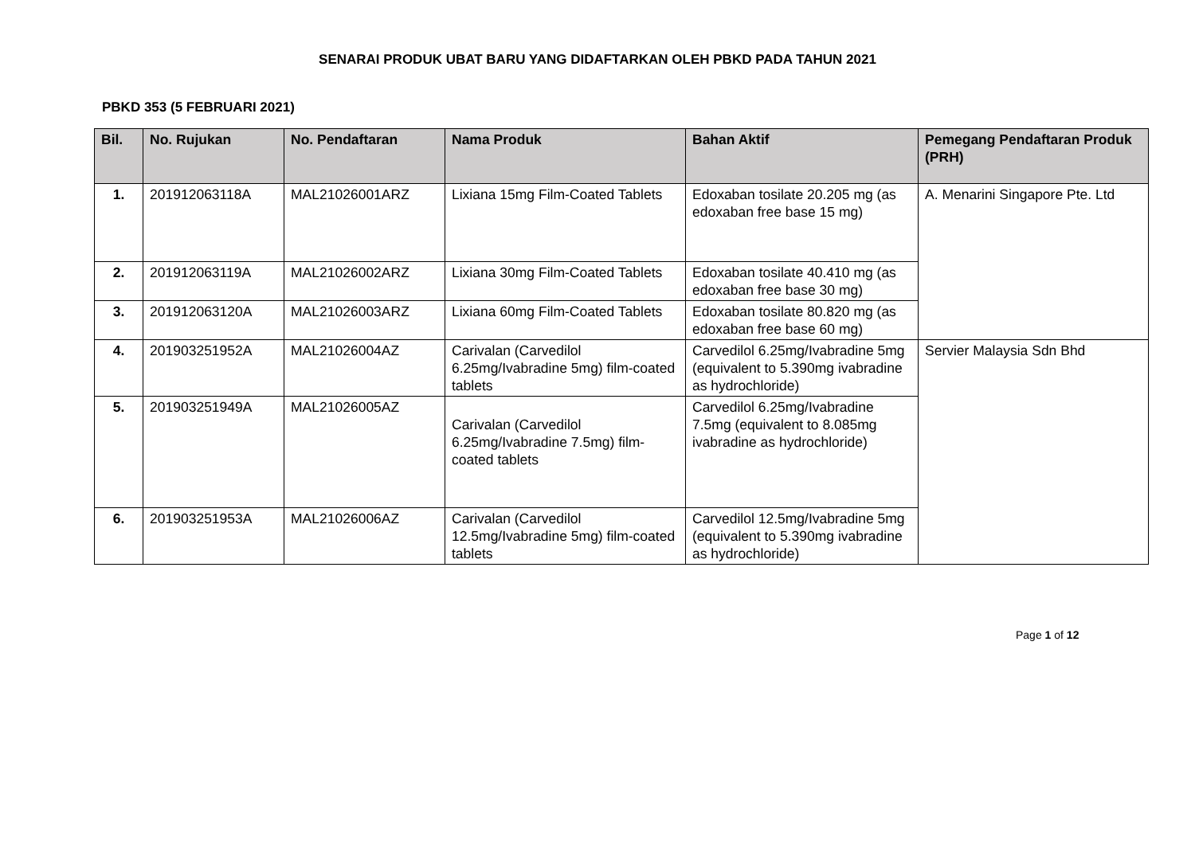SENARAI PRODUK UBAT BARU YANG DIDAFTARKAN OLEH PBKD PADA TAHUN 2021
PBKD 353 (5 FEBRUARI 2021)
| Bil. | No. Rujukan | No. Pendaftaran | Nama Produk | Bahan Aktif | Pemegang Pendaftaran Produk (PRH) |
| --- | --- | --- | --- | --- | --- |
| 1. | 201912063118A | MAL21026001ARZ | Lixiana 15mg Film-Coated Tablets | Edoxaban tosilate 20.205 mg (as edoxaban free base 15 mg) | A. Menarini Singapore Pte. Ltd |
| 2. | 201912063119A | MAL21026002ARZ | Lixiana 30mg Film-Coated Tablets | Edoxaban tosilate 40.410 mg (as edoxaban free base 30 mg) | |
| 3. | 201912063120A | MAL21026003ARZ | Lixiana 60mg Film-Coated Tablets | Edoxaban tosilate 80.820 mg (as edoxaban free base 60 mg) | |
| 4. | 201903251952A | MAL21026004AZ | Carivalan (Carvedilol 6.25mg/Ivabradine 5mg) film-coated tablets | Carvedilol 6.25mg/Ivabradine 5mg (equivalent to 5.390mg ivabradine as hydrochloride) | Servier Malaysia Sdn Bhd |
| 5. | 201903251949A | MAL21026005AZ | Carivalan (Carvedilol 6.25mg/Ivabradine 7.5mg) film-coated tablets | Carvedilol 6.25mg/Ivabradine 7.5mg (equivalent to 8.085mg ivabradine as hydrochloride) | |
| 6. | 201903251953A | MAL21026006AZ | Carivalan (Carvedilol 12.5mg/Ivabradine 5mg) film-coated tablets | Carvedilol 12.5mg/Ivabradine 5mg (equivalent to 5.390mg ivabradine as hydrochloride) | |
Page 1 of 12